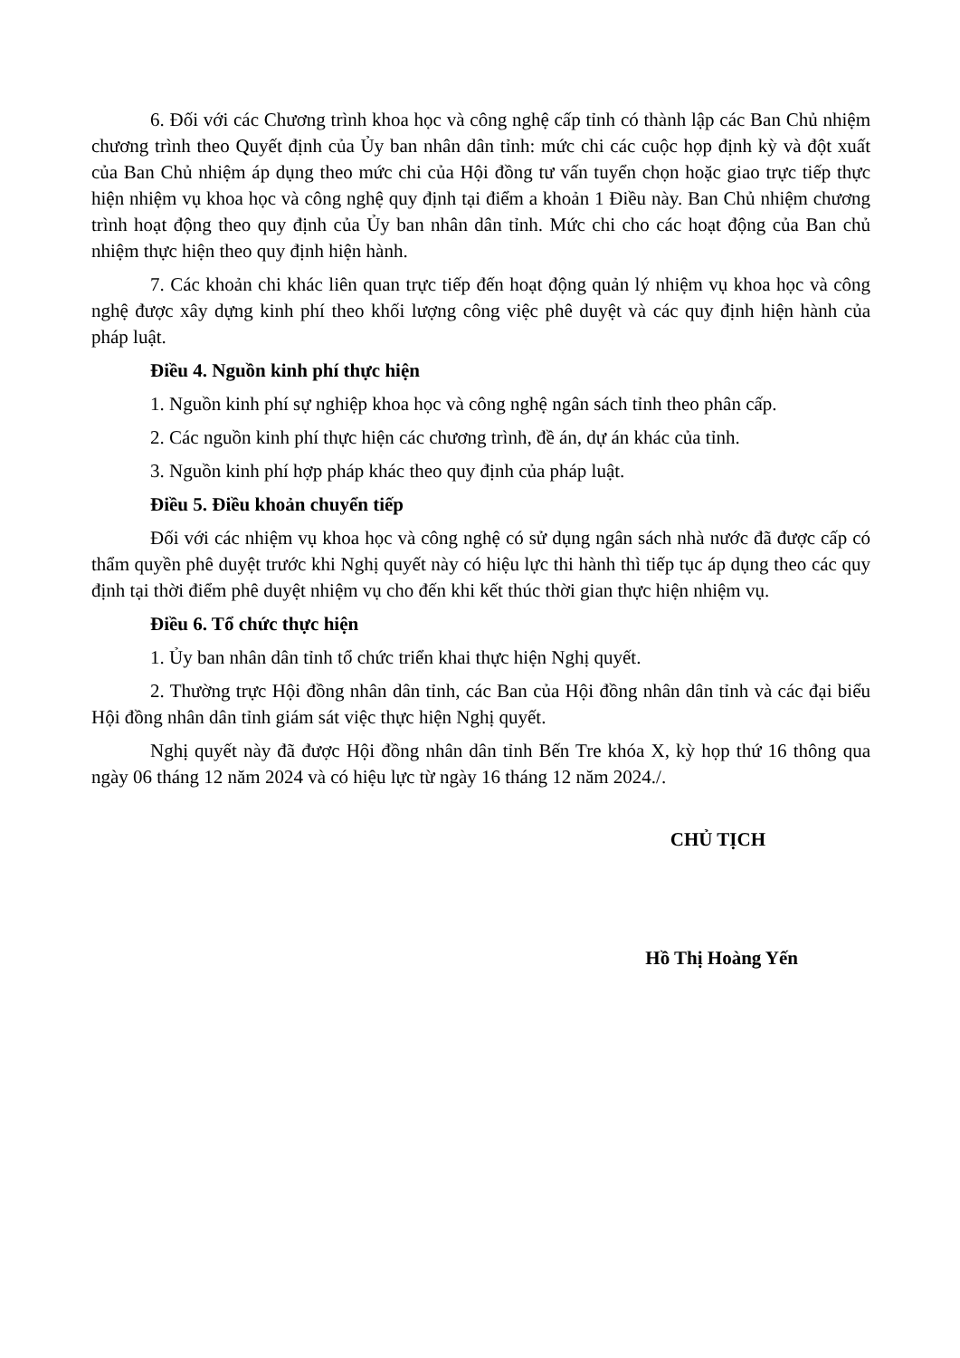6. Đối với các Chương trình khoa học và công nghệ cấp tỉnh có thành lập các Ban Chủ nhiệm chương trình theo Quyết định của Ủy ban nhân dân tỉnh: mức chi các cuộc họp định kỳ và đột xuất của Ban Chủ nhiệm áp dụng theo mức chi của Hội đồng tư vấn tuyển chọn hoặc giao trực tiếp thực hiện nhiệm vụ khoa học và công nghệ quy định tại điểm a khoản 1 Điều này. Ban Chủ nhiệm chương trình hoạt động theo quy định của Ủy ban nhân dân tỉnh. Mức chi cho các hoạt động của Ban chủ nhiệm thực hiện theo quy định hiện hành.
7. Các khoản chi khác liên quan trực tiếp đến hoạt động quản lý nhiệm vụ khoa học và công nghệ được xây dựng kinh phí theo khối lượng công việc phê duyệt và các quy định hiện hành của pháp luật.
Điều 4. Nguồn kinh phí thực hiện
1. Nguồn kinh phí sự nghiệp khoa học và công nghệ ngân sách tỉnh theo phân cấp.
2. Các nguồn kinh phí thực hiện các chương trình, đề án, dự án khác của tỉnh.
3. Nguồn kinh phí hợp pháp khác theo quy định của pháp luật.
Điều 5. Điều khoản chuyển tiếp
Đối với các nhiệm vụ khoa học và công nghệ có sử dụng ngân sách nhà nước đã được cấp có thẩm quyền phê duyệt trước khi Nghị quyết này có hiệu lực thi hành thì tiếp tục áp dụng theo các quy định tại thời điểm phê duyệt nhiệm vụ cho đến khi kết thúc thời gian thực hiện nhiệm vụ.
Điều 6. Tổ chức thực hiện
1. Ủy ban nhân dân tỉnh tổ chức triển khai thực hiện Nghị quyết.
2. Thường trực Hội đồng nhân dân tỉnh, các Ban của Hội đồng nhân dân tỉnh và các đại biểu Hội đồng nhân dân tỉnh giám sát việc thực hiện Nghị quyết.
Nghị quyết này đã được Hội đồng nhân dân tỉnh Bến Tre khóa X, kỳ họp thứ 16 thông qua ngày 06 tháng 12 năm 2024 và có hiệu lực từ ngày 16 tháng 12 năm 2024./.
CHỦ TỊCH
Hồ Thị Hoàng Yến